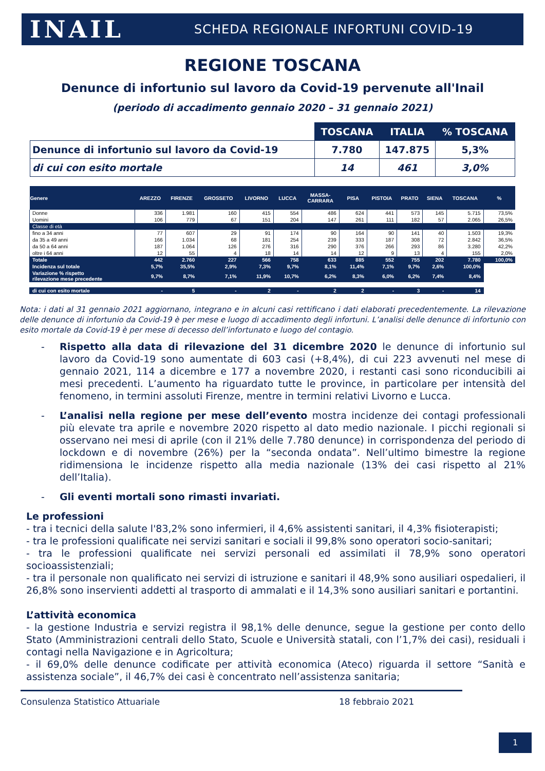INAIL
SCHEDA REGIONALE INFORTUNI COVID-19
REGIONE TOSCANA
Denunce di infortunio sul lavoro da Covid-19 pervenute all'Inail
(periodo di accadimento gennaio 2020 – 31 gennaio 2021)
| | TOSCANA | ITALIA | % TOSCANA |
| Denunce di infortunio sul lavoro da Covid-19 | 7.780 | 147.875 | 5,3% |
| di cui con esito mortale | 14 | 461 | 3,0% |
| Genere | AREZZO | FIRENZE | GROSSETO | LIVORNO | LUCCA | MASSA- CARRARA | PISA | PISTOIA | PRATO | SIENA | TOSCANA | % |
| --- | --- | --- | --- | --- | --- | --- | --- | --- | --- | --- | --- | --- |
| Donne | 336 | 1.981 | 160 | 415 | 554 | 486 | 624 | 441 | 573 | 145 | 5.715 | 73,5% |
| Uomini | 106 | 779 | 67 | 151 | 204 | 147 | 261 | 111 | 182 | 57 | 2.065 | 26,5% |
| Classe di età | | | | | | | | | | | | |
| fino a 34 anni | 77 | 607 | 29 | 91 | 174 | 90 | 164 | 90 | 141 | 40 | 1.503 | 19,3% |
| da 35 a 49 anni | 166 | 1.034 | 68 | 181 | 254 | 239 | 333 | 187 | 308 | 72 | 2.842 | 36,5% |
| da 50 a 64 anni | 187 | 1.064 | 126 | 276 | 316 | 290 | 376 | 266 | 293 | 86 | 3.280 | 42,2% |
| oltre i 64 anni | 12 | 55 | 4 | 18 | 14 | 14 | 12 | 9 | 13 | 4 | 155 | 2,0% |
| Totale | 442 | 2.760 | 227 | 566 | 758 | 633 | 885 | 552 | 755 | 202 | 7.780 | 100,0% |
| Incidenza sul totale | 5,7% | 35,5% | 2,9% | 7,3% | 9,7% | 8,1% | 11,4% | 7,1% | 9,7% | 2,6% | 100,0% | |
| Variazione % rispetto rilevazione mese precedente | 9,7% | 8,7% | 7,1% | 11,9% | 10,7% | 6,2% | 8,3% | 6,0% | 6,2% | 7,4% | 8,4% | |
| di cui con esito mortale | - | 5 | - | 2 | - | 2 | 2 | - | 3 | - | 14 | |
Nota: i dati al 31 gennaio 2021 aggiornano, integrano e in alcuni casi rettificano i dati elaborati precedentemente. La rilevazione delle denunce di infortunio da Covid-19 è per mese e luogo di accadimento degli infortuni. L’analisi delle denunce di infortunio con esito mortale da Covid-19 è per mese di decesso dell’infortunato e luogo del contagio.
- Rispetto alla data di rilevazione del 31 dicembre 2020 le denunce di infortunio sul lavoro da Covid-19 sono aumentate di 603 casi (+8,4%), di cui 223 avvenuti nel mese di gennaio 2021, 114 a dicembre e 177 a novembre 2020, i restanti casi sono riconducibili ai mesi precedenti. L’aumento ha riguardato tutte le province, in particolare per intensità del fenomeno, in termini assoluti Firenze, mentre in termini relativi Livorno e Lucca.
- L’analisi nella regione per mese dell’evento mostra incidenze dei contagi professionali più elevate tra aprile e novembre 2020 rispetto al dato medio nazionale. I picchi regionali si osservano nei mesi di aprile (con il 21% delle 7.780 denunce) in corrispondenza del periodo di lockdown e di novembre (26%) per la “seconda ondata”. Nell’ultimo bimestre la regione ridimensiona le incidenze rispetto alla media nazionale (13% dei casi rispetto al 21% dell’Italia).
- Gli eventi mortali sono rimasti invariati.
Le professioni
- tra i tecnici della salute l'83,2% sono infermieri, il 4,6% assistenti sanitari, il 4,3% fisioterapisti;
- tra le professioni qualificate nei servizi sanitari e sociali il 99,8% sono operatori socio-sanitari;
- tra le professioni qualificate nei servizi personali ed assimilati il 78,9% sono operatori socioassistenziali;
- tra il personale non qualificato nei servizi di istruzione e sanitari il 48,9% sono ausiliari ospedalieri, il 26,8% sono inservienti addetti al trasporto di ammalati e il 14,3% sono ausiliari sanitari e portantini.
L’attività economica
- la gestione Industria e servizi registra il 98,1% delle denunce, segue la gestione per conto dello Stato (Amministrazioni centrali dello Stato, Scuole e Università statali, con l’1,7% dei casi), residuali i contagi nella Navigazione e in Agricoltura;
- il 69,0% delle denunce codificate per attività economica (Ateco) riguarda il settore “Sanità e assistenza sociale”, il 46,7% dei casi è concentrato nell’assistenza sanitaria;
Consulenza Statistico Attuariale 18 febbraio 2021
1